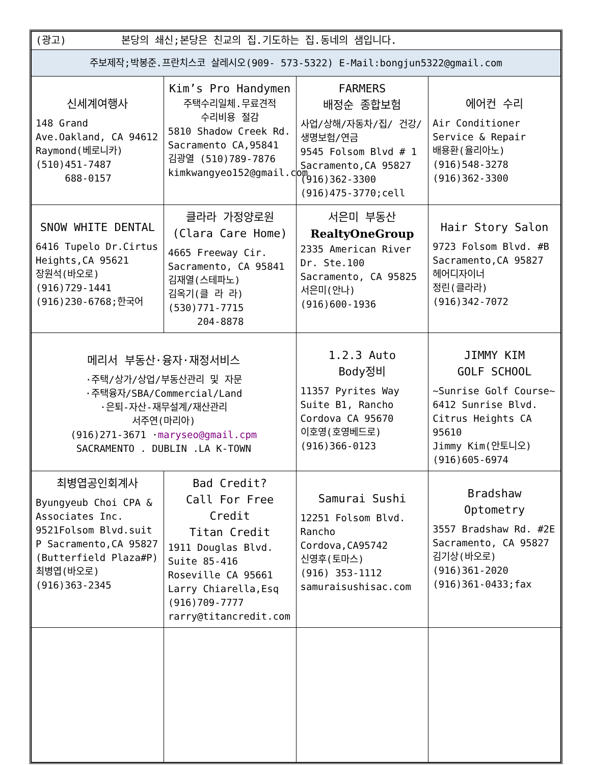| (광고) 본당의 쇄신;본당은 친교의 집.기도하는 집.동네의 샘입니다. | | | |
| 주보제작;박봉준.프란치스코 살레시오(909- 573-5322) E-Mail:bongjun5322@gmail.com | | | |
| 신세계여행사 148 Grand Ave.Oakland, CA 94612 Raymond(베로니카) (510)451-7487 688-0157 | Kim’s Pro Handymen 주택수리일체.무료견적 수리비용 절감 5810 Shadow Creek Rd. Sacramento CA,95841 김광열 (510)789-7876 kimkwangyeo152@gmail.com | FARMERS 배정순 종합보험 사업/상해/자동차/집/ 건강/생명보험/연금 9545 Folsom Blvd # 1 Sacramento,CA 95827 (916)362-3300 (916)475-3770;cell | 에어컨 수리 Air Conditioner Service & Repair 배용환(율리아노) (916)548-3278 (916)362-3300 |
| SNOW WHITE DENTAL 6416 Tupelo Dr.Cirtus Heights,CA 95621 장원석(바오로) (916)729-1441 (916)230-6768;한국어 | 클라라 가정양로원 (Clara Care Home) 4665 Freeway Cir. Sacramento, CA 95841 김재열(스테파노) 김옥기(클 라 라) (530)771-7715 204-8878 | 서은미 부동산 RealtyOneGroup 2335 American River Dr. Ste.100 Sacramento, CA 95825 서은미(안나) (916)600-1936 | Hair Story Salon 9723 Folsom Blvd. #B Sacramento,CA 95827 헤어디자이너 정린(클라라) (916)342-7072 |
| 메리서 부동산·융자·재정서비스 ·주택/상가/상업/부동산관리 및 자문 ·주택융자/SBA/Commercial/Land ·은퇴-자산-재무설계/재산관리 서주연(마리아) (916)271-3671 · maryseo@gmail.cpm SACRAMENTO . DUBLIN .LA K-TOWN | | 1.2.3 Auto Body정비 11357 Pyrites Way Suite B1, Rancho Cordova CA 95670 이호영(호영베드로) (916)366-0123 | JIMMY KIM GOLF SCHOOL ~Sunrise Golf Course~ 6412 Sunrise Blvd. Citrus Heights CA 95610 Jimmy Kim(안토니오) (916)605-6974 |
| 최병엽공인회계사 Byungyeub Choi CPA & Associates Inc. 9521Folsom Blvd.suit P Sacramento,CA 95827 (Butterfield Plaza#P) 최병엽(바오로) (916)363-2345 | Bad Credit? Call For Free Credit Titan Credit 1911 Douglas Blvd. Suite 85-416 Roseville CA 95661 Larry Chiarella,Esq (916)709-7777 rarry@titancredit.com | Samurai Sushi 12251 Folsom Blvd. Rancho Cordova,CA95742 신영후(토마스) (916) 353-1112 samuraisushisac.com | Bradshaw Optometry 3557 Bradshaw Rd. #2E Sacramento, CA 95827 김기상(바오로) (916)361-2020 (916)361-0433;fax |